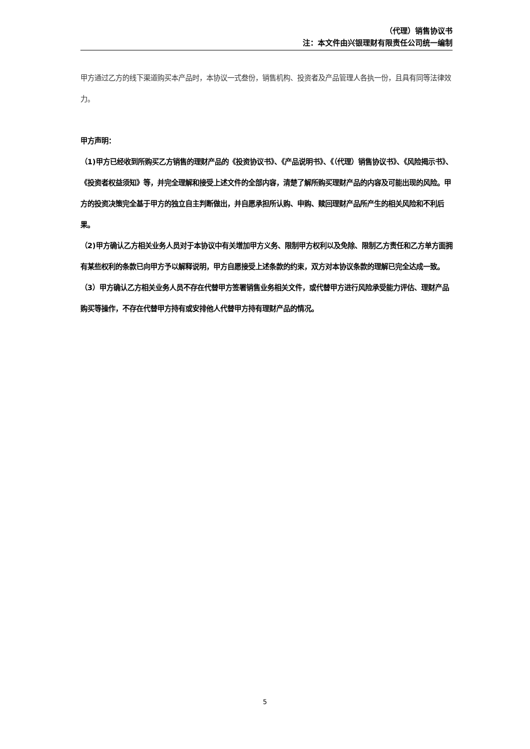（代理）销售协议书
注：本文件由兴银理财有限责任公司统一编制
甲方通过乙方的线下渠道购买本产品时，本协议一式叁份，销售机构、投资者及产品管理人各执一份，且具有同等法律效力。
甲方声明：
（1)甲方已经收到所购买乙方销售的理财产品的《投资协议书》、《产品说明书》、《（代理）销售协议书》、《风险揭示书》、《投资者权益须知》等，并完全理解和接受上述文件的全部内容，清楚了解所购买理财产品的内容及可能出现的风险。甲方的投资决策完全基于甲方的独立自主判断做出，并自愿承担所认购、申购、赎回理财产品所产生的相关风险和不利后果。
（2)甲方确认乙方相关业务人员对于本协议中有关增加甲方义务、限制甲方权利以及免除、限制乙方责任和乙方单方面拥有某些权利的条款已向甲方予以解释说明，甲方自愿接受上述条款的约束，双方对本协议条款的理解已完全达成一致。
（3）甲方确认乙方相关业务人员不存在代替甲方签署销售业务相关文件，或代替甲方进行风险承受能力评估、理财产品购买等操作，不存在代替甲方持有或安排他人代替甲方持有理财产品的情况。
5